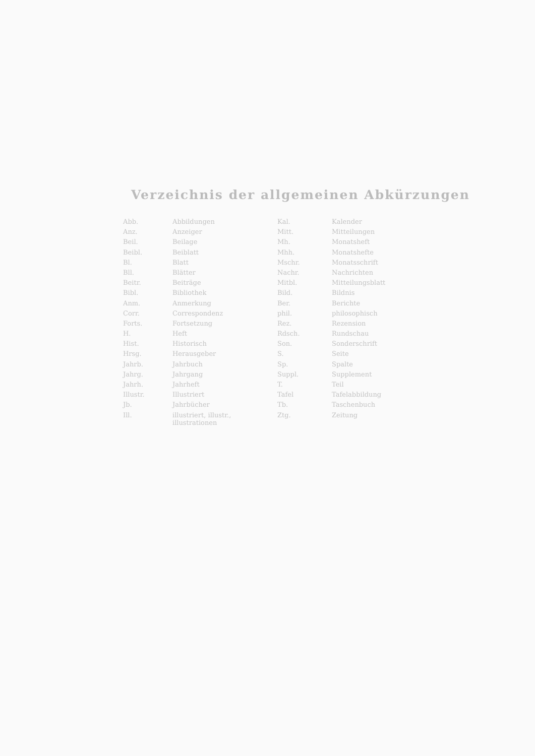Verzeichnis der allgemeinen Abkürzungen
| Abb. | Abbildungen | Kal. | Kalender |
| Anz. | Anzeiger | Mitt. | Mitteilungen |
| Beil. | Beilage | Mh. | Monatsheft |
| Beibl. | Beiblatt | Mhh. | Monatshefte |
| Bl. | Blatt | Mschr. | Monatsschrift |
| Bll. | Blätter | Nachr. | Nachrichten |
| Beitr. | Beiträge | Mitbl. | Mitteilungsblatt |
| Bibl. | Bibliothek | Bild. | Bildnis |
| Anm. | Anmerkung | Ber. | Berichte |
| Corr. | Correspondenz | phil. | philosophisch |
| Forts. | Fortsetzung | Rez. | Rezension |
| H. | Heft | Rdsch. | Rundschau |
| Hist. | Historisch | Son. | Sonderschrift |
| Hrsg. | Herausgeber | S. | Seite |
| Jahrb. | Jahrbuch | Sp. | Spalte |
| Jahrg. | Jahrgang | Suppl. | Supplement |
| Jahrh. | Jahrheft | T. | Teil |
| Illustr. | Illustriert | Tafel | Tafelabbildung |
| Jb. | Jahrbücher | Tb. | Taschenbuch |
| Ill. | illustriert, illustr., illustrationen | Ztg. | Zeitung |